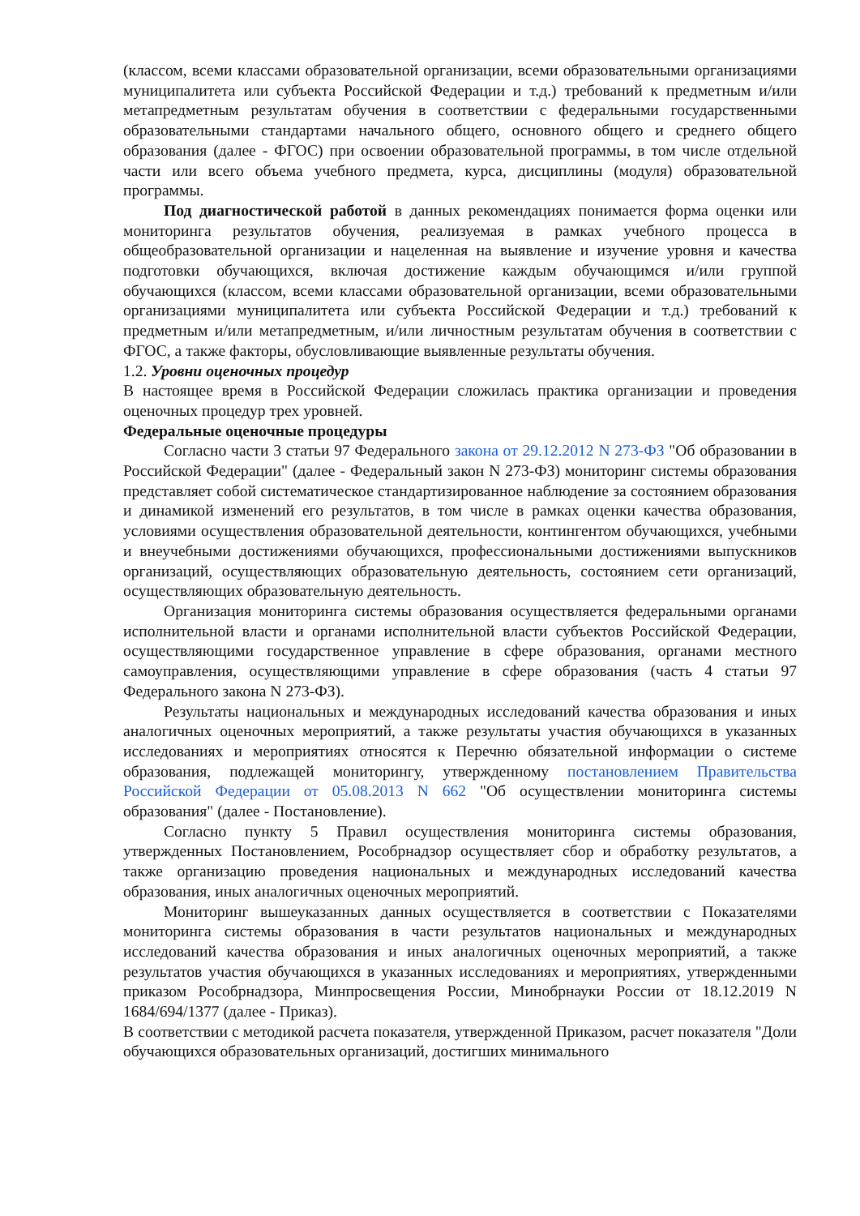(классом, всеми классами образовательной организации, всеми образовательными организациями муниципалитета или субъекта Российской Федерации и т.д.) требований к предметным и/или метапредметным результатам обучения в соответствии с федеральными государственными образовательными стандартами начального общего, основного общего и среднего общего образования (далее - ФГОС) при освоении образовательной программы, в том числе отдельной части или всего объема учебного предмета, курса, дисциплины (модуля) образовательной программы.
Под диагностической работой в данных рекомендациях понимается форма оценки или мониторинга результатов обучения, реализуемая в рамках учебного процесса в общеобразовательной организации и нацеленная на выявление и изучение уровня и качества подготовки обучающихся, включая достижение каждым обучающимся и/или группой обучающихся (классом, всеми классами образовательной организации, всеми образовательными организациями муниципалитета или субъекта Российской Федерации и т.д.) требований к предметным и/или метапредметным, и/или личностным результатам обучения в соответствии с ФГОС, а также факторы, обусловливающие выявленные результаты обучения.
1.2. Уровни оценочных процедур
В настоящее время в Российской Федерации сложилась практика организации и проведения оценочных процедур трех уровней.
Федеральные оценочные процедуры
Согласно части 3 статьи 97 Федерального закона от 29.12.2012 N 273-ФЗ "Об образовании в Российской Федерации" (далее - Федеральный закон N 273-ФЗ) мониторинг системы образования представляет собой систематическое стандартизированное наблюдение за состоянием образования и динамикой изменений его результатов, в том числе в рамках оценки качества образования, условиями осуществления образовательной деятельности, контингентом обучающихся, учебными и внеучебными достижениями обучающихся, профессиональными достижениями выпускников организаций, осуществляющих образовательную деятельность, состоянием сети организаций, осуществляющих образовательную деятельность.
Организация мониторинга системы образования осуществляется федеральными органами исполнительной власти и органами исполнительной власти субъектов Российской Федерации, осуществляющими государственное управление в сфере образования, органами местного самоуправления, осуществляющими управление в сфере образования (часть 4 статьи 97 Федерального закона N 273-ФЗ).
Результаты национальных и международных исследований качества образования и иных аналогичных оценочных мероприятий, а также результаты участия обучающихся в указанных исследованиях и мероприятиях относятся к Перечню обязательной информации о системе образования, подлежащей мониторингу, утвержденному постановлением Правительства Российской Федерации от 05.08.2013 N 662 "Об осуществлении мониторинга системы образования" (далее - Постановление).
Согласно пункту 5 Правил осуществления мониторинга системы образования, утвержденных Постановлением, Рособрнадзор осуществляет сбор и обработку результатов, а также организацию проведения национальных и международных исследований качества образования, иных аналогичных оценочных мероприятий.
Мониторинг вышеуказанных данных осуществляется в соответствии с Показателями мониторинга системы образования в части результатов национальных и международных исследований качества образования и иных аналогичных оценочных мероприятий, а также результатов участия обучающихся в указанных исследованиях и мероприятиях, утвержденными приказом Рособрнадзора, Минпросвещения России, Минобрнауки России от 18.12.2019 N 1684/694/1377 (далее - Приказ).
В соответствии с методикой расчета показателя, утвержденной Приказом, расчет показателя "Доли обучающихся образовательных организаций, достигших минимального